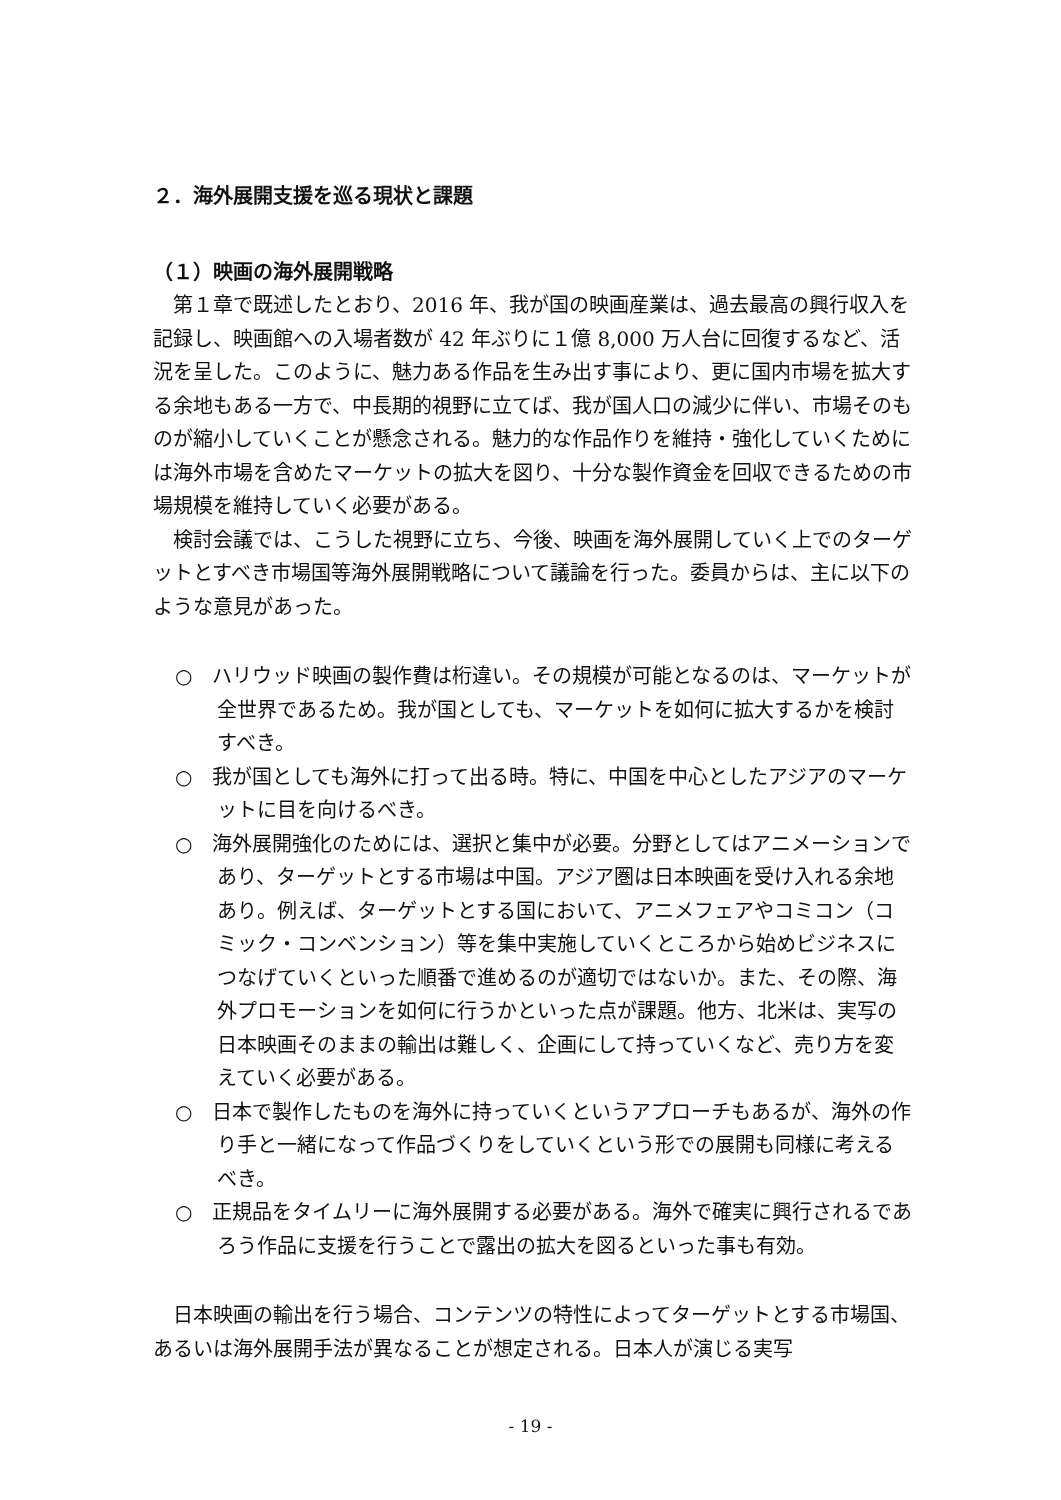２．海外展開支援を巡る現状と課題
（１）映画の海外展開戦略
第１章で既述したとおり、2016 年、我が国の映画産業は、過去最高の興行収入を記録し、映画館への入場者数が 42 年ぶりに１億 8,000 万人台に回復するなど、活況を呈した。このように、魅力ある作品を生み出す事により、更に国内市場を拡大する余地もある一方で、中長期的視野に立てば、我が国人口の減少に伴い、市場そのものが縮小していくことが懸念される。魅力的な作品作りを維持・強化していくためには海外市場を含めたマーケットの拡大を図り、十分な製作資金を回収できるための市場規模を維持していく必要がある。
検討会議では、こうした視野に立ち、今後、映画を海外展開していく上でのターゲットとすべき市場国等海外展開戦略について議論を行った。委員からは、主に以下のような意見があった。
○　ハリウッド映画の製作費は桁違い。その規模が可能となるのは、マーケットが全世界であるため。我が国としても、マーケットを如何に拡大するかを検討すべき。
○　我が国としても海外に打って出る時。特に、中国を中心としたアジアのマーケットに目を向けるべき。
○　海外展開強化のためには、選択と集中が必要。分野としてはアニメーションであり、ターゲットとする市場は中国。アジア圏は日本映画を受け入れる余地あり。例えば、ターゲットとする国において、アニメフェアやコミコン（コミック・コンベンション）等を集中実施していくところから始めビジネスにつなげていくといった順番で進めるのが適切ではないか。また、その際、海外プロモーションを如何に行うかといった点が課題。他方、北米は、実写の日本映画そのままの輸出は難しく、企画にして持っていくなど、売り方を変えていく必要がある。
○　日本で製作したものを海外に持っていくというアプローチもあるが、海外の作り手と一緒になって作品づくりをしていくという形での展開も同様に考えるべき。
○　正規品をタイムリーに海外展開する必要がある。海外で確実に興行されるであろう作品に支援を行うことで露出の拡大を図るといった事も有効。
日本映画の輸出を行う場合、コンテンツの特性によってターゲットとする市場国、あるいは海外展開手法が異なることが想定される。日本人が演じる実写
- 19 -